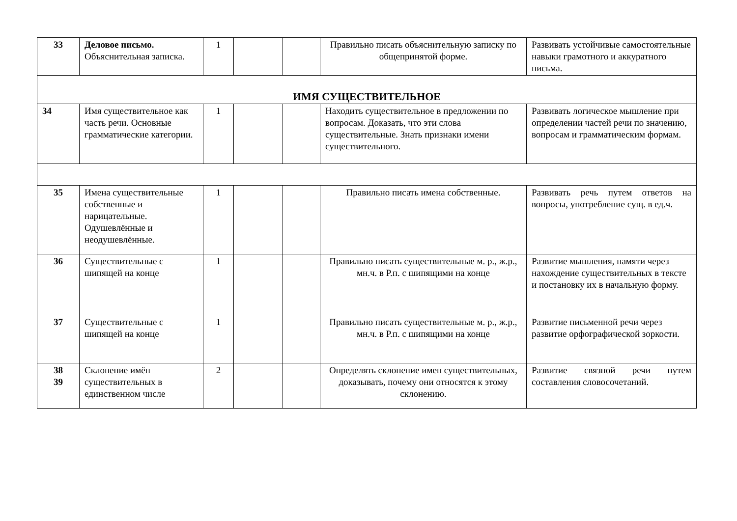| 33 | Деловое письмо. Объяснительная записка. | 1 | | | Правильно писать объяснительную записку по общепринятой форме. | Развивать устойчивые самостоятельные навыки грамотного и аккуратного письма. |
| ИМЯ СУЩЕСТВИТЕЛЬНОЕ | | | | | | |
| 34 | Имя существительное как часть речи. Основные грамматические категории. | 1 | | | Находить существительное в предложении по вопросам. Доказать, что эти слова существительные. Знать признаки имени существительного. | Развивать логическое мышление при определении частей речи по значению, вопросам и грамматическим формам. |
| 35 | Имена существительные собственные и нарицательные. Одушевлённые и неодушевлённые. | 1 | | | Правильно писать имена собственные. | Развивать речь путем ответов на вопросы, употребление сущ. в ед.ч. |
| 36 | Существительные с шипящей на конце | 1 | | | Правильно писать существительные м. р., ж.р., мн.ч. в Р.п. с шипящими на конце | Развитие мышления, памяти через нахождение существительных в тексте и постановку их в начальную форму. |
| 37 | Существительные с шипящей на конце | 1 | | | Правильно писать существительные м. р., ж.р., мн.ч. в Р.п. с шипящими на конце | Развитие письменной речи через развитие орфографической зоркости. |
| 38 39 | Склонение имён существительных в единственном числе | 2 | | | Определять склонение имен существительных, доказывать, почему они относятся к этому склонению. | Развитие связной речи путем составления словосочетаний. |